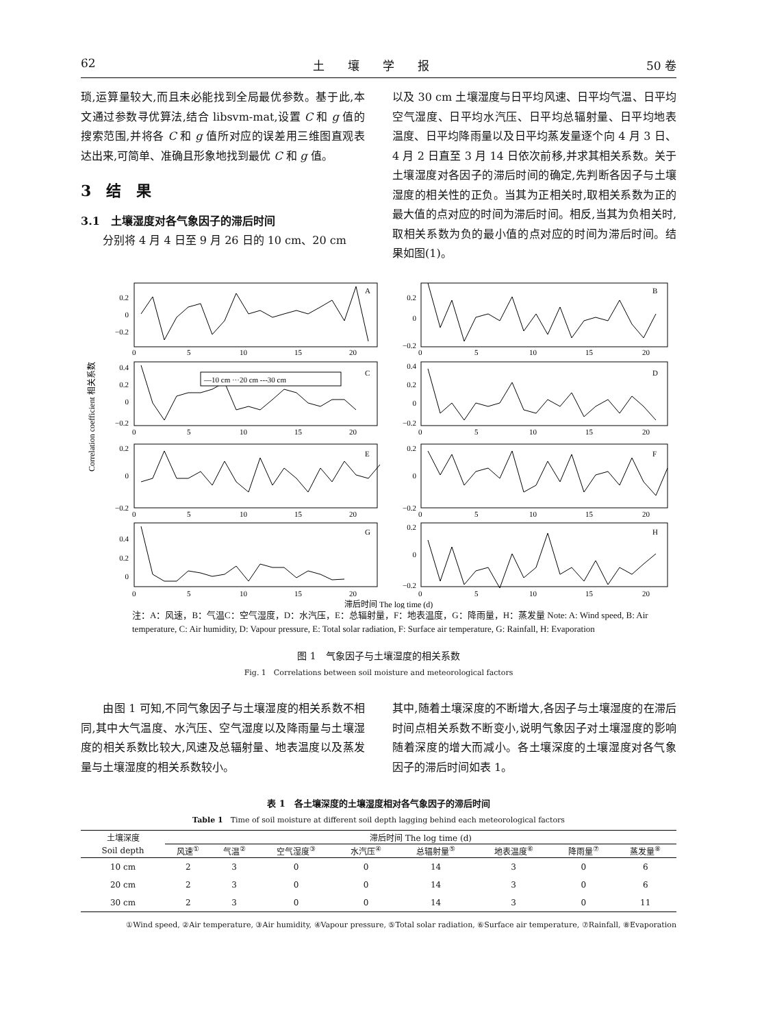62 土　　壤　　学　　报 50 卷
琐,运算量较大,而且未必能找到全局最优参数。基于此,本文通过参数寻优算法,结合 libsvm-mat,设置 C 和 g 值的搜索范围,并将各 C 和 g 值所对应的误差用三维图直观表达出来,可简单、准确且形象地找到最优 C 和 g 值。
3　结　果
3.1　土壤湿度对各气象因子的滞后时间
　　分别将 4 月 4 日至 9 月 26 日的 10 cm、20 cm
以及 30 cm 土壤湿度与日平均风速、日平均气温、日平均空气湿度、日平均水汽压、日平均总辐射量、日平均地表温度、日平均降雨量以及日平均蒸发量逐个向 4 月 3 日、4 月 2 日直至 3 月 14 日依次前移,并求其相关系数。关于土壤湿度对各因子的滞后时间的确定,先判断各因子与土壤湿度的相关性的正负。当其为正相关时,取相关系数为正的最大值的点对应的时间为滞后时间。相反,当其为负相关时,取相关系数为负的最小值的点对应的时间为滞后时间。结果如图(1)。
0.2
0
−0.2
0.4
0.2
0
−0.2
0.2
0
−0.2
0.4
0.2
0
0.2
0
−0.2
0.4
0.2
0
−0.2
0.2
0
−0.2
0.2
0
−0.2
A
B
C
D
E
F
G
H
—10 cm ···20 cm ---30 cm
0
5
10
15
20
0
5
10
15
20
0
5
10
15
20
0
5
10
15
20
0
5
10
15
20
0
5
10
15
20
0
5
10
15
20
0
5
10
15
20
Correlation coefficient 相关系数
滞后时间 The log time (d)
注：A：风速，B：气温C：空气湿度，D：水汽压，E：总辐射量，F：地表温度，G：降雨量，H：蒸发量 Note: A: Wind speed, B: Air temperature, C: Air humidity, D: Vapour pressure, E: Total solar radiation, F: Surface air temperature, G: Rainfall, H: Evaporation
图 1　气象因子与土壤湿度的相关系数
Fig. 1　Correlations between soil moisture and meteorological factors
　　由图 1 可知,不同气象因子与土壤湿度的相关系数不相同,其中大气温度、水汽压、空气湿度以及降雨量与土壤湿度的相关系数比较大,风速及总辐射量、地表温度以及蒸发量与土壤湿度的相关系数较小。
其中,随着土壤深度的不断增大,各因子与土壤湿度的在滞后时间点相关系数不断变小,说明气象因子对土壤湿度的影响随着深度的增大而减小。各土壤深度的土壤湿度对各气象因子的滞后时间如表 1。
表 1　各土壤深度的土壤湿度相对各气象因子的滞后时间
Table 1　Time of soil moisture at different soil depth lagging behind each meteorological factors
| 土壤深度 | 滞后时间 The log time (d) | | | | | | | |
| --- | --- | --- | --- | --- | --- | --- | --- | --- |
| Soil depth | 风速<sup>①</sup> | 气温<sup>②</sup> | 空气湿度<sup>③</sup> | 水汽压<sup>④</sup> | 总辐射量<sup>⑤</sup> | 地表温度<sup>⑥</sup> | 降雨量<sup>⑦</sup> | 蒸发量<sup>⑧</sup> |
| 10 cm | 2 | 3 | 0 | 0 | 14 | 3 | 0 | 6 |
| 20 cm | 2 | 3 | 0 | 0 | 14 | 3 | 0 | 6 |
| 30 cm | 2 | 3 | 0 | 0 | 14 | 3 | 0 | 11 |
①Wind speed, ②Air temperature, ③Air humidity, ④Vapour pressure, ⑤Total solar radiation, ⑥Surface air temperature, ⑦Rainfall, ⑧Evaporation